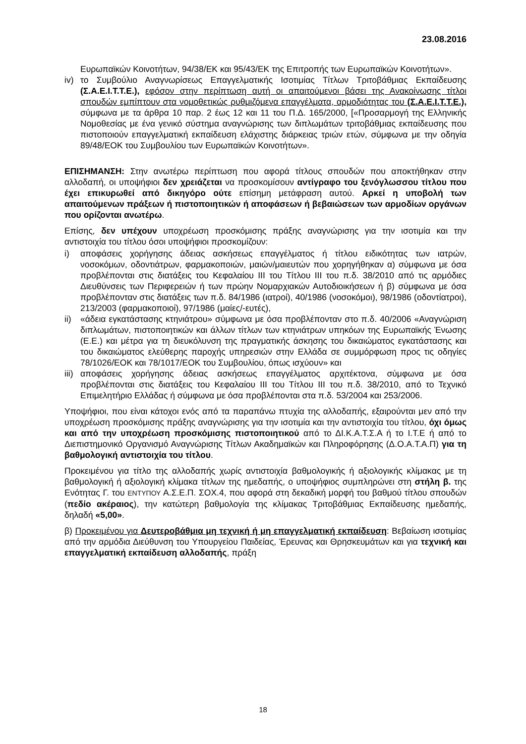23.08.2016
Ευρωπαϊκών Κοινοτήτων, 94/38/ΕΚ και 95/43/ΕΚ της Επιτροπής των Ευρωπαϊκών Κοινοτήτων».
iv) το Συμβούλιο Αναγνωρίσεως Επαγγελματικής Ισοτιμίας Τίτλων Τριτοβάθμιας Εκπαίδευσης (Σ.Α.Ε.Ι.Τ.Τ.Ε.), εφόσον στην περίπτωση αυτή οι απαιτούμενοι βάσει της Ανακοίνωσης τίτλοι σπουδών εμπίπτουν στα νομοθετικώς ρυθμιζόμενα επαγγέλματα, αρμοδιότητας του (Σ.Α.Ε.Ι.Τ.Τ.Ε.), σύμφωνα με τα άρθρα 10 παρ. 2 έως 12 και 11 του Π.Δ. 165/2000, [«Προσαρμογή της Ελληνικής Νομοθεσίας με ένα γενικό σύστημα αναγνώρισης των διπλωμάτων τριτοβάθμιας εκπαίδευσης που πιστοποιούν επαγγελματική εκπαίδευση ελάχιστης διάρκειας τριών ετών, σύμφωνα με την οδηγία 89/48/ΕΟΚ του Συμβουλίου των Ευρωπαϊκών Κοινοτήτων».
ΕΠΙΣΗΜΑΝΣΗ: Στην ανωτέρω περίπτωση που αφορά τίτλους σπουδών που αποκτήθηκαν στην αλλοδαπή, οι υποψήφιοι δεν χρειάζεται να προσκομίσουν αντίγραφο του ξενόγλωσσου τίτλου που έχει επικυρωθεί από δικηγόρο ούτε επίσημη μετάφραση αυτού. Αρκεί η υποβολή των απαιτούμενων πράξεων ή πιστοποιητικών ή αποφάσεων ή βεβαιώσεων των αρμοδίων οργάνων που ορίζονται ανωτέρω.
Επίσης, δεν υπέχουν υποχρέωση προσκόμισης πράξης αναγνώρισης για την ισοτιμία και την αντιστοιχία του τίτλου όσοι υποψήφιοι προσκομίζουν:
i) αποφάσεις χορήγησης άδειας ασκήσεως επαγγέλματος ή τίτλου ειδικότητας των ιατρών, νοσοκόμων, οδοντιάτρων, φαρμακοποιών, μαιών/μαιευτών που χορηγήθηκαν α) σύμφωνα με όσα προβλέπονται στις διατάξεις του Κεφαλαίου ΙΙΙ του Τίτλου ΙΙΙ του π.δ. 38/2010 από τις αρμόδιες Διευθύνσεις των Περιφερειών ή των πρώην Νομαρχιακών Αυτοδιοικήσεων ή β) σύμφωνα με όσα προβλέπονταν στις διατάξεις των π.δ. 84/1986 (ιατροί), 40/1986 (νοσοκόμοι), 98/1986 (οδοντίατροι), 213/2003 (φαρμακοποιοί), 97/1986 (μαίες/-ευτές),
ii) «άδεια εγκατάστασης κτηνιάτρου» σύμφωνα με όσα προβλέπονταν στο π.δ. 40/2006 «Αναγνώριση διπλωμάτων, πιστοποιητικών και άλλων τίτλων των κτηνιάτρων υπηκόων της Ευρωπαϊκής Ένωσης (Ε.Ε.) και μέτρα για τη διευκόλυνση της πραγματικής άσκησης του δικαιώματος εγκατάστασης και του δικαιώματος ελεύθερης παροχής υπηρεσιών στην Ελλάδα σε συμμόρφωση προς τις οδηγίες 78/1026/ΕΟΚ και 78/1017/ΕΟΚ του Συμβουλίου, όπως ισχύουν» και
iii) αποφάσεις χορήγησης άδειας ασκήσεως επαγγέλματος αρχιτέκτονα, σύμφωνα με όσα προβλέπονται στις διατάξεις του Κεφαλαίου ΙΙΙ του Τίτλου ΙΙΙ του π.δ. 38/2010, από το Τεχνικό Επιμελητήριο Ελλάδας ή σύμφωνα με όσα προβλέπονται στα π.δ. 53/2004 και 253/2006.
Υποψήφιοι, που είναι κάτοχοι ενός από τα παραπάνω πτυχία της αλλοδαπής, εξαιρούνται μεν από την υποχρέωση προσκόμισης πράξης αναγνώρισης για την ισοτιμία και την αντιστοιχία του τίτλου, όχι όμως και από την υποχρέωση προσκόμισης πιστοποιητικού από το ΔΙ.Κ.Α.Τ.Σ.Α ή το Ι.Τ.Ε ή από το Διεπιστημονικό Οργανισμό Αναγνώρισης Τίτλων Ακαδημαϊκών και Πληροφόρησης (Δ.Ο.Α.Τ.Α.Π) για τη βαθμολογική αντιστοιχία του τίτλου.
Προκειμένου για τίτλο της αλλοδαπής χωρίς αντιστοιχία βαθμολογικής ή αξιολογικής κλίμακας με τη βαθμολογική ή αξιολογική κλίμακα τίτλων της ημεδαπής, ο υποψήφιος συμπληρώνει στη στήλη β. της Ενότητας Γ. του ΕΝΤΥΠΟΥ Α.Σ.Ε.Π. ΣΟΧ.4, που αφορά στη δεκαδική μορφή του βαθμού τίτλου σπουδών (πεδίο ακέραιος), την κατώτερη βαθμολογία της κλίμακας Τριτοβάθμιας Εκπαίδευσης ημεδαπής, δηλαδή «5,00».
β) Προκειμένου για Δευτεροβάθμια μη τεχνική ή μη επαγγελματική εκπαίδευση: Βεβαίωση ισοτιμίας από την αρμόδια Διεύθυνση του Υπουργείου Παιδείας, Έρευνας και Θρησκευμάτων και για τεχνική και επαγγελματική εκπαίδευση αλλοδαπής, πράξη
18